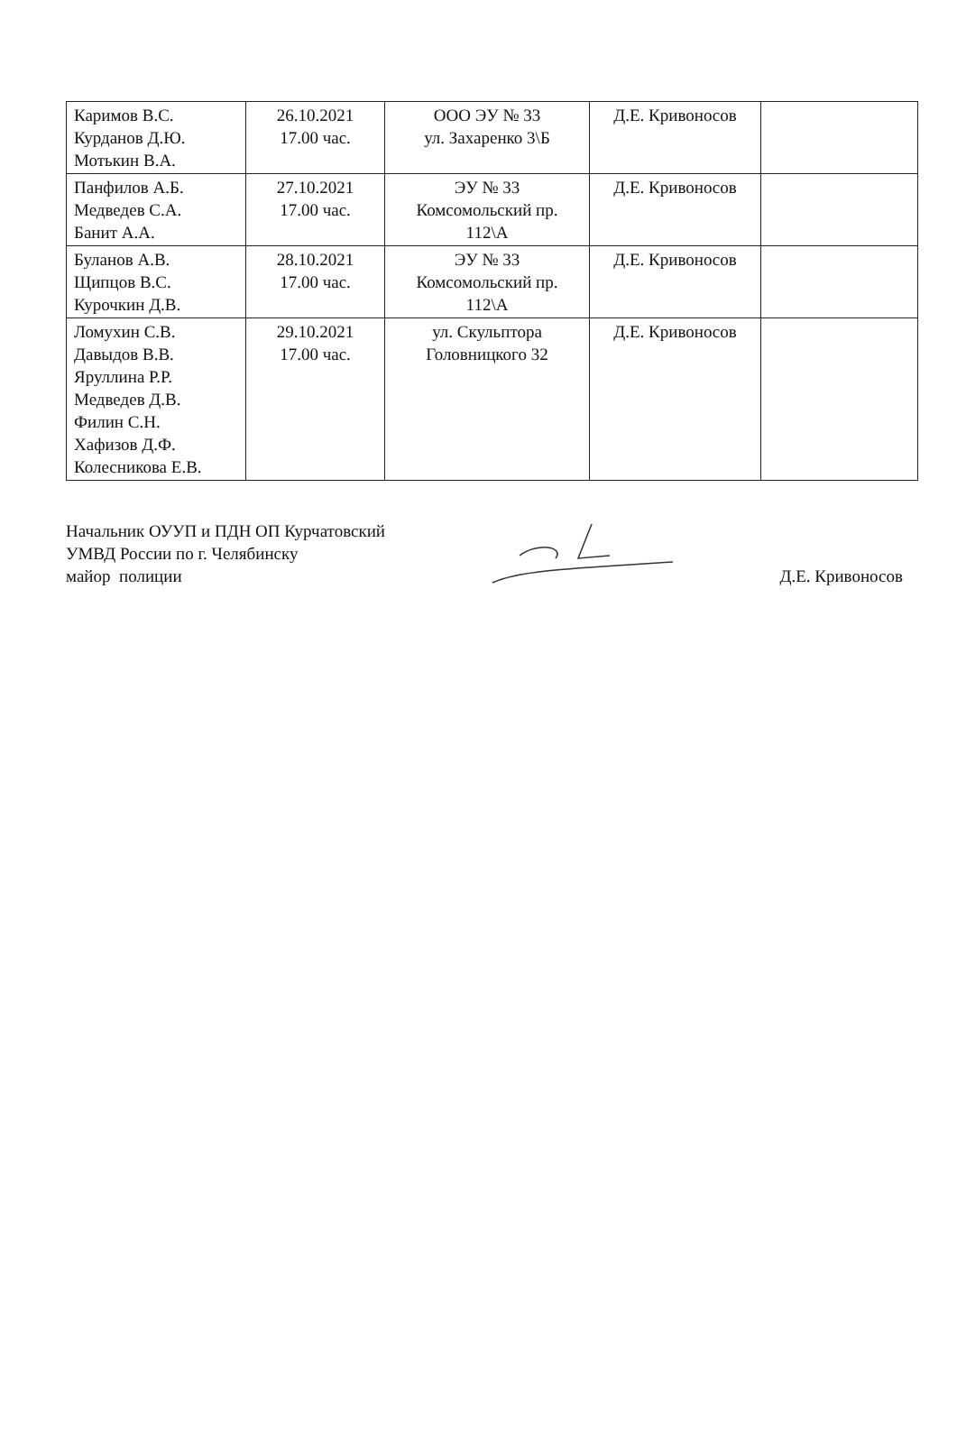| Каримов В.С. Курданов Д.Ю. Мотькин В.А. | 26.10.2021 17.00 час. | ООО ЭУ № 33 ул. Захаренко 3\Б | Д.Е. Кривоносов | |
| Панфилов А.Б. Медведев С.А. Банит А.А. | 27.10.2021 17.00 час. | ЭУ № 33 Комсомольский пр. 112\А | Д.Е. Кривоносов | |
| Буланов А.В. Щипцов В.С. Курочкин Д.В. | 28.10.2021 17.00 час. | ЭУ № 33 Комсомольский пр. 112\А | Д.Е. Кривоносов | |
| Ломухин С.В. Давыдов В.В. Яруллина Р.Р. Медведев Д.В. Филин С.Н. Хафизов Д.Ф. Колесникова Е.В. | 29.10.2021 17.00 час. | ул. Скульптора Головницкого 32 | Д.Е. Кривоносов | |
Начальник ОУУП и ПДН ОП Курчатовский
УМВД России по г. Челябинску
майор полиции
Д.Е. Кривоносов